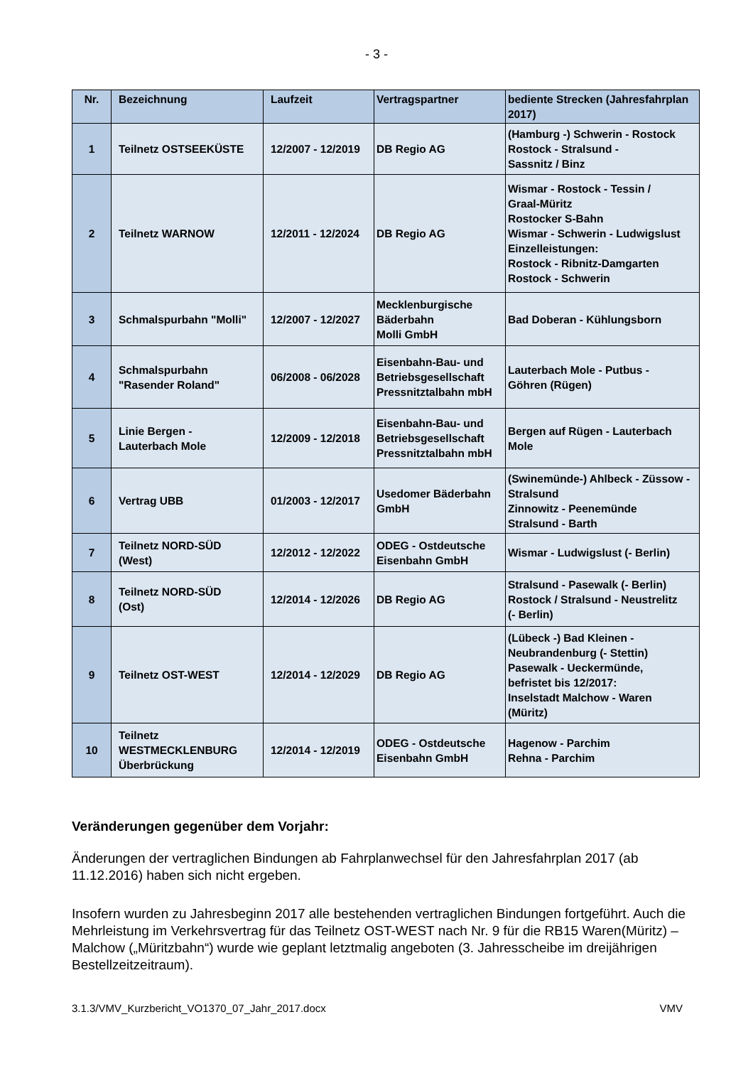- 3 -
| Nr. | Bezeichnung | Laufzeit | Vertragspartner | bediente Strecken (Jahresfahrplan 2017) |
| --- | --- | --- | --- | --- |
| 1 | Teilnetz OSTSEEKÜSTE | 12/2007 - 12/2019 | DB Regio AG | (Hamburg -) Schwerin - Rostock Rostock - Stralsund - Sassnitz / Binz |
| 2 | Teilnetz WARNOW | 12/2011 - 12/2024 | DB Regio AG | Wismar - Rostock - Tessin / Graal-Müritz Rostocker S-Bahn Wismar - Schwerin - Ludwigslust Einzelleistungen: Rostock - Ribnitz-Damgarten Rostock - Schwerin |
| 3 | Schmalspurbahn "Molli" | 12/2007 - 12/2027 | Mecklenburgische Bäderbahn Molli GmbH | Bad Doberan - Kühlungsborn |
| 4 | Schmalspurbahn "Rasender Roland" | 06/2008 - 06/2028 | Eisenbahn-Bau- und Betriebsgesellschaft Pressnitztalbahn mbH | Lauterbach Mole - Putbus - Göhren (Rügen) |
| 5 | Linie Bergen - Lauterbach Mole | 12/2009 - 12/2018 | Eisenbahn-Bau- und Betriebsgesellschaft Pressnitztalbahn mbH | Bergen auf Rügen - Lauterbach Mole |
| 6 | Vertrag UBB | 01/2003 - 12/2017 | Usedomer Bäderbahn GmbH | (Swinemünde-) Ahlbeck - Züssow - Stralsund Zinnowitz - Peenemünde Stralsund - Barth |
| 7 | Teilnetz NORD-SÜD (West) | 12/2012 - 12/2022 | ODEG - Ostdeutsche Eisenbahn GmbH | Wismar - Ludwigslust (- Berlin) |
| 8 | Teilnetz NORD-SÜD (Ost) | 12/2014 - 12/2026 | DB Regio AG | Stralsund - Pasewalk (- Berlin) Rostock / Stralsund - Neustrelitz (- Berlin) |
| 9 | Teilnetz OST-WEST | 12/2014 - 12/2029 | DB Regio AG | (Lübeck -) Bad Kleinen - Neubrandenburg (- Stettin) Pasewalk - Ueckermünde, befristet bis 12/2017: Inselstadt Malchow - Waren (Müritz) |
| 10 | Teilnetz WESTMECKLENBURG Überbrückung | 12/2014 - 12/2019 | ODEG - Ostdeutsche Eisenbahn GmbH | Hagenow - Parchim Rehna - Parchim |
Veränderungen gegenüber dem Vorjahr:
Änderungen der vertraglichen Bindungen ab Fahrplanwechsel für den Jahresfahrplan 2017 (ab 11.12.2016) haben sich nicht ergeben.
Insofern wurden zu Jahresbeginn 2017 alle bestehenden vertraglichen Bindungen fortgeführt. Auch die Mehrleistung im Verkehrsvertrag für das Teilnetz OST-WEST nach Nr. 9 für die RB15 Waren(Müritz) – Malchow („Müritzbahn“) wurde wie geplant letztmalig angeboten (3. Jahresscheibe im dreijährigen Bestellzeitzeitraum).
3.1.3/VMV_Kurzbericht_VO1370_07_Jahr_2017.docx VMV